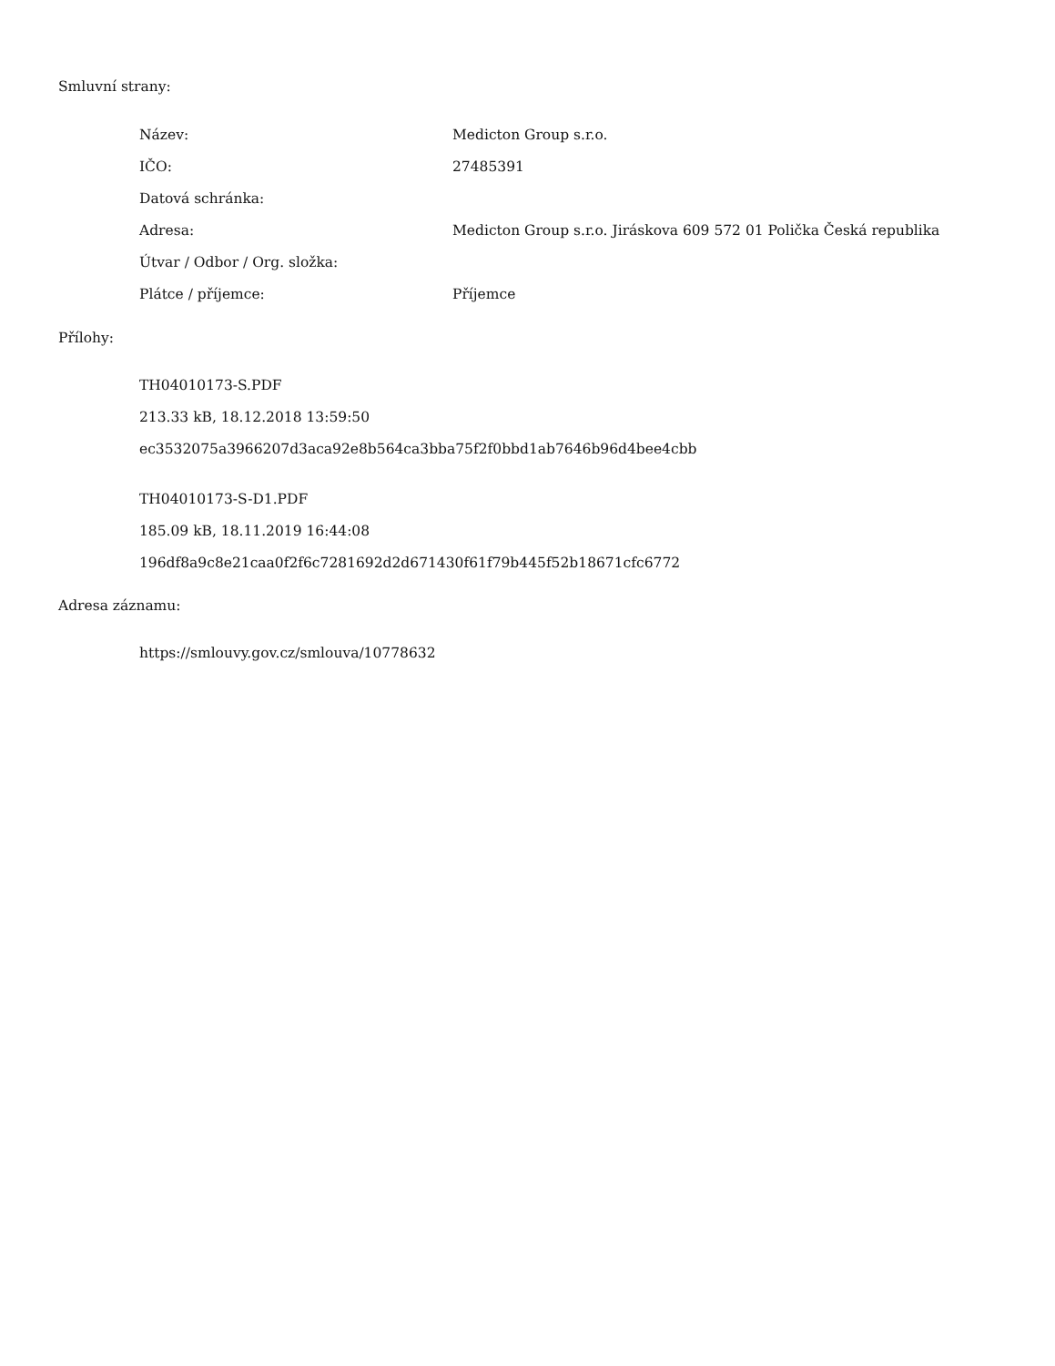Smluvní strany:
| Název: | Medicton Group s.r.o. |
| IČO: | 27485391 |
| Datová schránka: | |
| Adresa: | Medicton Group s.r.o. Jiráskova 609 572 01 Polička Česká republika |
| Útvar / Odbor / Org. složka: | |
| Plátce / příjemce: | Příjemce |
Přílohy:
TH04010173-S.PDF
213.33 kB, 18.12.2018 13:59:50
ec3532075a3966207d3aca92e8b564ca3bba75f2f0bbd1ab7646b96d4bee4cbb
TH04010173-S-D1.PDF
185.09 kB, 18.11.2019 16:44:08
196df8a9c8e21caa0f2f6c7281692d2d671430f61f79b445f52b18671cfc6772
Adresa záznamu:
https://smlouvy.gov.cz/smlouva/10778632